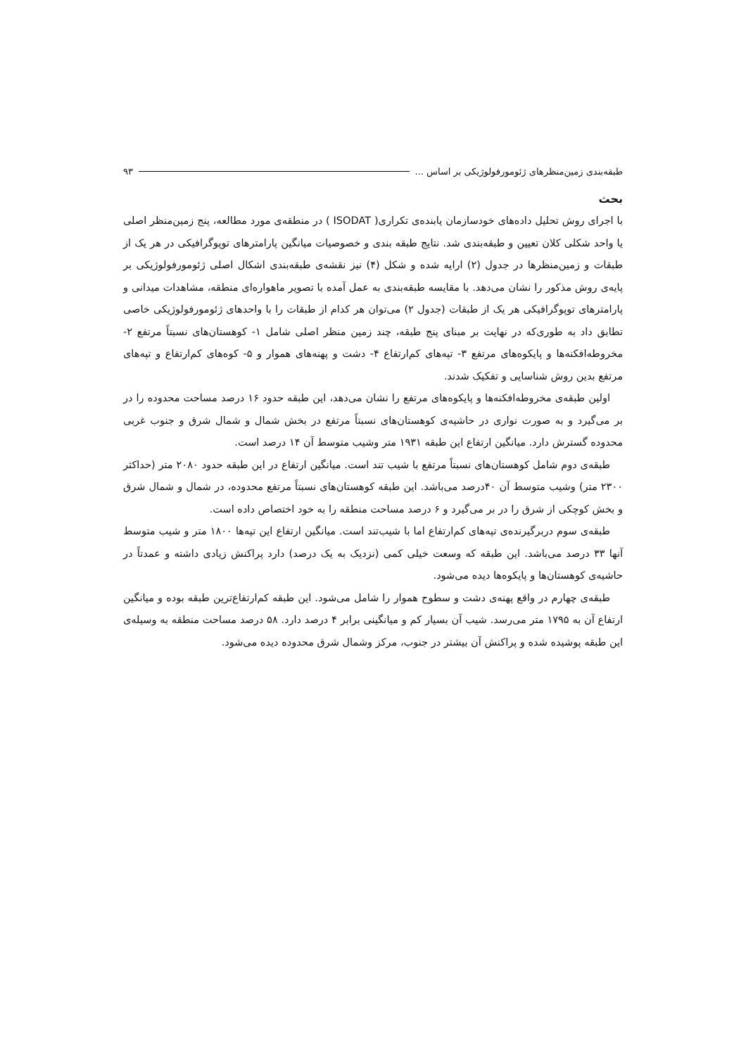طبقه‌بندی زمین‌منظرهای ژئومورفولوژیکی بر اساس ... ۹۳
بحث
با اجرای روش تحلیل داده‌های خودسازمان یابنده‌ی تکراری( ISODAT ) در منطقه‌ی مورد مطالعه، پنج زمین‌منظر اصلی یا واحد شکلی کلان تعیین و طبقه‌بندی شد. نتایج طبقه بندی و خصوصیات میانگین پارامترهای توپوگرافیکی در هر یک از طبقات و زمین‌منظرها در جدول (۲) ارایه شده و شکل (۴) نیز نقشه‌ی طبقه‌بندی اشکال اصلی ژئومورفولوژیکی بر پایه‌ی روش مذکور را نشان می‌دهد. با مقایسه طبقه‌بندی به عمل آمده با تصویر ماهواره‌ای منطقه، مشاهدات میدانی و پارامترهای توپوگرافیکی هر یک از طبقات (جدول ۲) می‌توان هر کدام از طبقات را با واحدهای ژئومورفولوژیکی خاصی تطابق داد به طوری‌که در نهایت بر مبنای پنج طبقه، چند زمین منظر اصلی شامل ۱- کوهستان‌های نسبتاً مرتفع ۲- مخروطه‌افکنه‌ها و پایکوه‌های مرتفع ۳- تپه‌های کم‌ارتفاع ۴- دشت و پهنه‌های هموار و ۵- کوه‌های کم‌ارتفاع و تپه‌های مرتفع بدین روش شناسایی و تفکیک شدند.
اولین طبقه‌ی مخروطه‌افکنه‌ها و پایکوه‌های مرتفع را نشان می‌دهد، این طبقه حدود ۱۶ درصد مساحت محدوده را در بر می‌گیرد و به صورت نواری در حاشیه‌ی کوهستان‌های نسبتاً مرتفع در بخش شمال و شمال شرق و جنوب غربی محدوده گسترش دارد. میانگین ارتفاع این طبقه ۱۹۳۱ متر وشیب متوسط آن ۱۴ درصد است.
طبقه‌ی دوم شامل کوهستان‌های نسبتاً مرتفع با شیب تند است. میانگین ارتفاع در این طبقه حدود ۲۰۸۰ متر (حداکثر ۲۳۰۰ متر) وشیب متوسط آن ۴۰درصد می‌باشد. این طبقه کوهستان‌های نسبتاً مرتفع محدوده، در شمال و شمال شرق و بخش کوچکی از شرق را در بر می‌گیرد و ۶ درصد مساحت منطقه را به خود اختصاص داده است.
طبقه‌ی سوم دربرگیرنده‌ی تپه‌های کم‌ارتفاع اما با شیب‌تند است. میانگین ارتفاع این تپه‌ها ۱۸۰۰ متر و شیب متوسط آنها ۳۳ درصد می‌باشد. این طبقه که وسعت خیلی کمی (نزدیک به یک درصد) دارد پراکنش زیادی داشته و عمدتاً در حاشیه‌ی کوهستان‌ها و پایکوه‌ها دیده می‌شود.
طبقه‌ی چهارم در واقع پهنه‌ی دشت و سطوح هموار را شامل می‌شود. این طبقه کم‌ارتفاع‌ترین طبقه بوده و میانگین ارتفاع آن به ۱۷۹۵ متر می‌رسد. شیب آن بسیار کم و میانگینی برابر ۴ درصد دارد. ۵۸ درصد مساحت منطقه به وسیله‌ی این طبقه پوشیده شده و پراکنش آن بیشتر در جنوب، مرکز وشمال شرق محدوده دیده می‌شود.